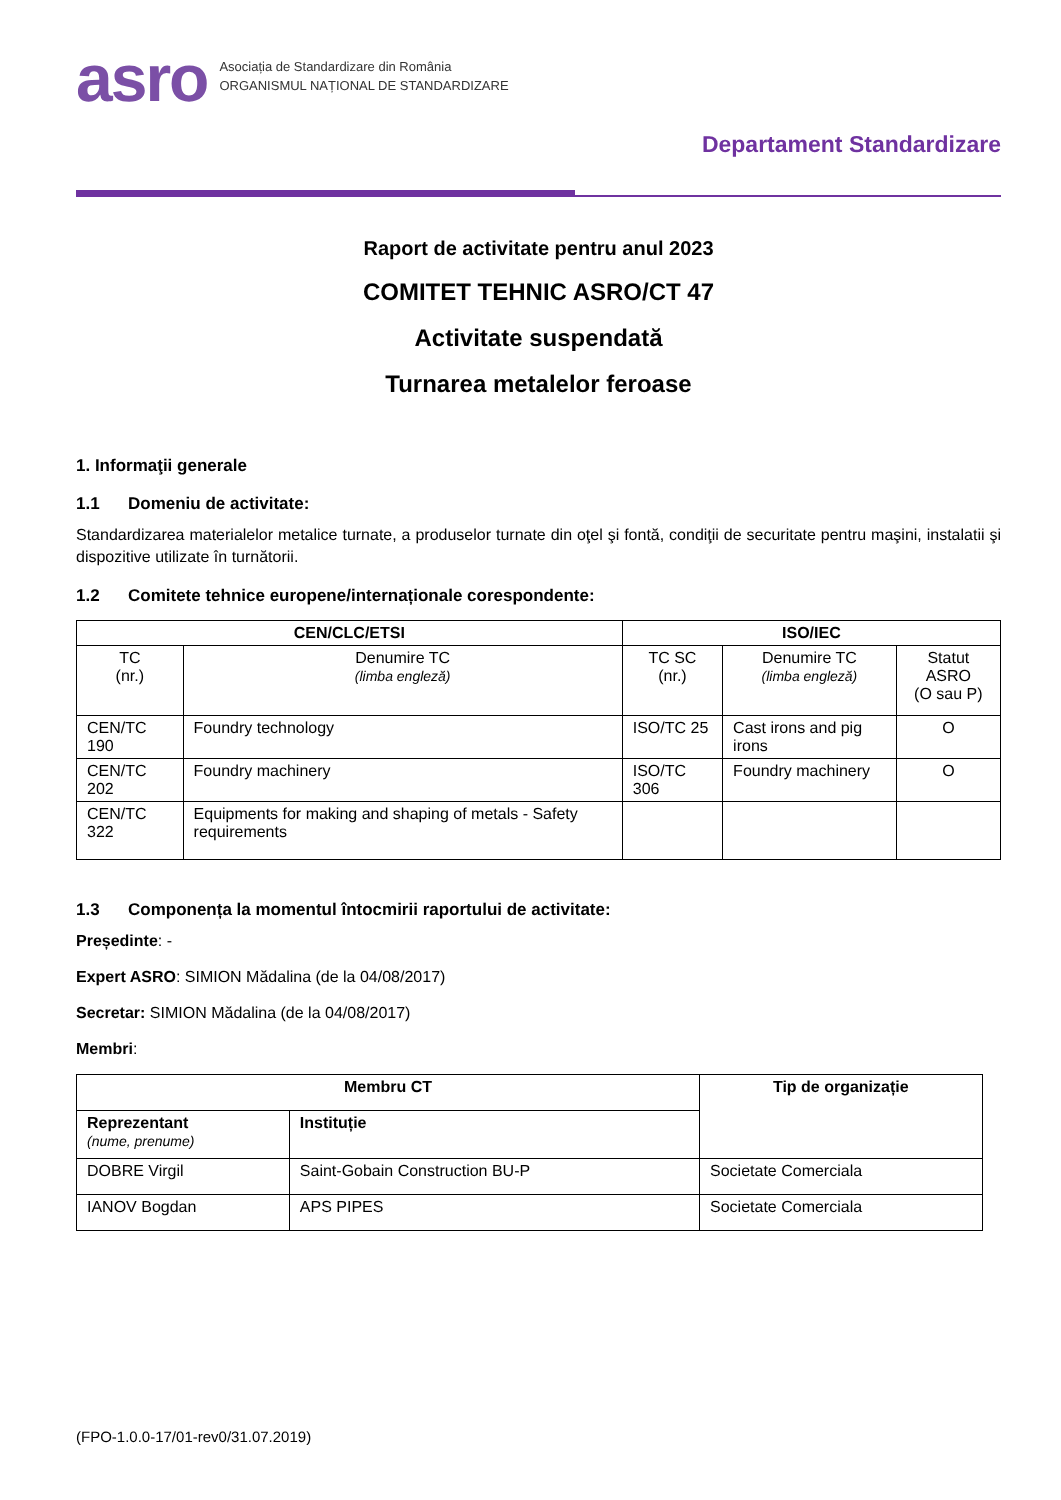asro
Asociația de Standardizare din România
ORGANISMUL NAȚIONAL DE STANDARDIZARE
Departament Standardizare
Raport de activitate pentru anul 2023
COMITET TEHNIC ASRO/CT 47
Activitate suspendată
Turnarea metalelor feroase
1. Informaţii generale
1.1 Domeniu de activitate:
Standardizarea materialelor metalice turnate, a produselor turnate din oţel şi fontă, condiţii de securitate pentru maşini, instalatii şi dispozitive utilizate în turnătorii.
1.2 Comitete tehnice europene/internaționale corespondente:
| CEN/CLC/ETSI | | ISO/IEC | | |
| --- | --- | --- | --- | --- |
| TC (nr.) | Denumire TC (limba engleză) | TC SC (nr.) | Denumire TC (limba engleză) | Statut ASRO (O sau P) |
| CEN/TC 190 | Foundry technology | ISO/TC 25 | Cast irons and pig irons | O |
| CEN/TC 202 | Foundry machinery | ISO/TC 306 | Foundry machinery | O |
| CEN/TC 322 | Equipments for making and shaping of metals - Safety requirements | | | |
1.3 Componența la momentul întocmirii raportului de activitate:
Președinte: -
Expert ASRO: SIMION Mădalina (de la 04/08/2017)
Secretar: SIMION Mădalina (de la 04/08/2017)
Membri:
| Membru CT | | Tip de organizație |
| --- | --- | --- |
| Reprezentant (nume, prenume) | Instituție | |
| DOBRE Virgil | Saint-Gobain Construction BU-P | Societate Comerciala |
| IANOV Bogdan | APS PIPES | Societate Comerciala |
(FPO-1.0.0-17/01-rev0/31.07.2019)